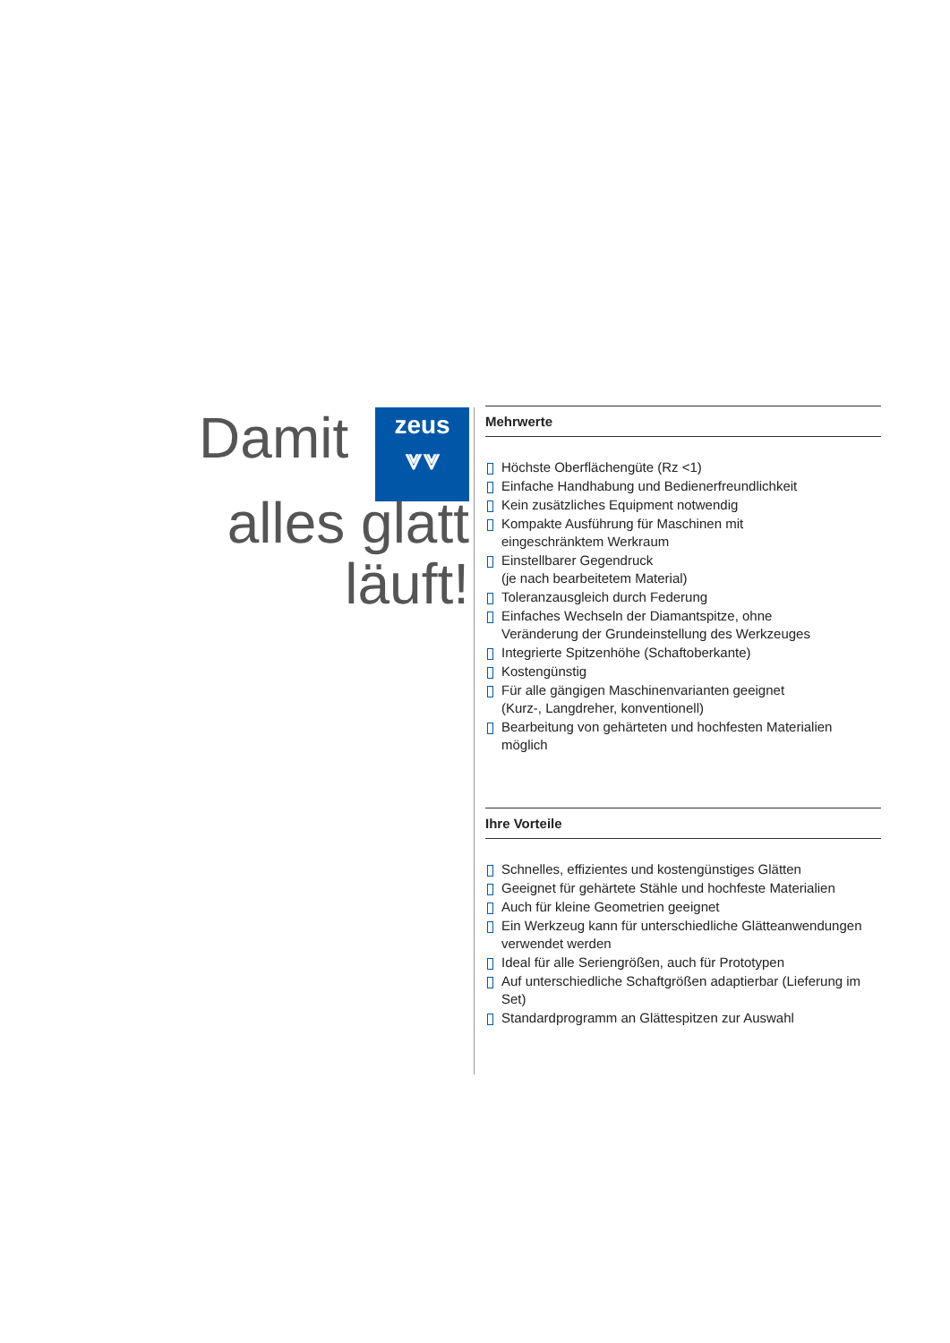Damit zeus
⩔⩔
alles glatt
läuft!
Mehrwerte
Höchste Oberflächengüte (Rz <1)
Einfache Handhabung und Bedienerfreundlichkeit
Kein zusätzliches Equipment notwendig
Kompakte Ausführung für Maschinen mit
eingeschränktem Werkraum
Einstellbarer Gegendruck
(je nach bearbeitetem Material)
Toleranzausgleich durch Federung
Einfaches Wechseln der Diamantspitze, ohne
Veränderung der Grundeinstellung des Werkzeuges
Integrierte Spitzenhöhe (Schaftoberkante)
Kostengünstig
Für alle gängigen Maschinenvarianten geeignet
(Kurz-, Langdreher, konventionell)
Bearbeitung von gehärteten und hochfesten Materialien möglich
Ihre Vorteile
Schnelles, effizientes und kostengünstiges Glätten
Geeignet für gehärtete Stähle und hochfeste Materialien
Auch für kleine Geometrien geeignet
Ein Werkzeug kann für unterschiedliche Glätteanwendungen
verwendet werden
Ideal für alle Seriengrößen, auch für Prototypen
Auf unterschiedliche Schaftgrößen adaptierbar (Lieferung im Set)
Standardprogramm an Glättespitzen zur Auswahl